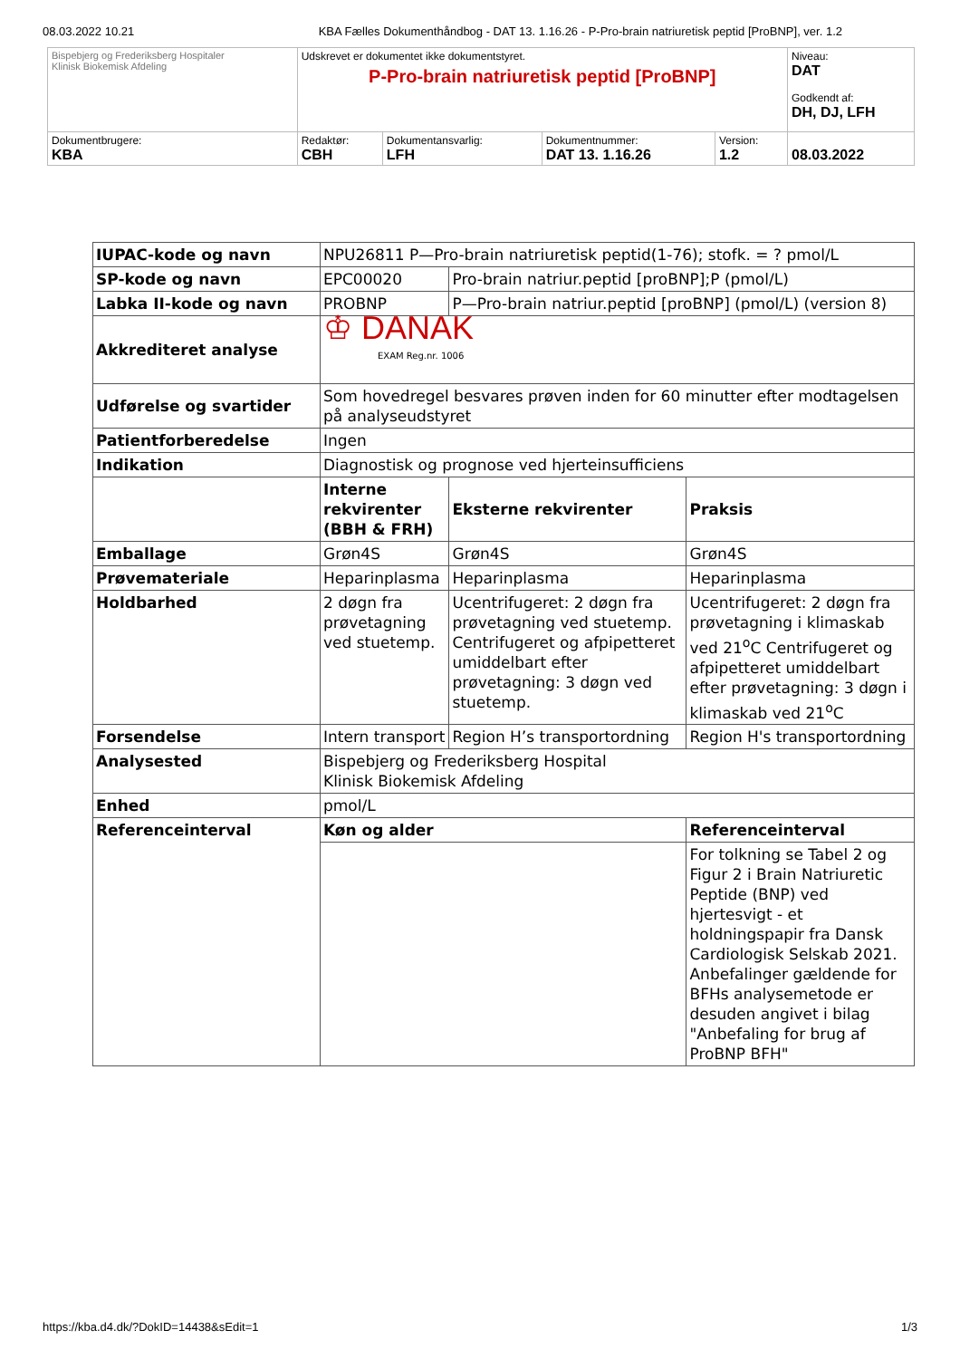08.03.2022 10.21 KBA Fælles Dokumenthåndbog - DAT 13. 1.16.26 - P-Pro-brain natriuretisk peptid [ProBNP], ver. 1.2
| Bispebjerg og Frederiksberg Hospitaler Klinisk Biokemisk Afdeling | Udskrevet er dokumentet ikke dokumentstyret. P-Pro-brain natriuretisk peptid [ProBNP] | | | | Niveau: DAT Godkendt af: DH, DJ, LFH |
| Dokumentbrugere: KBA | Redaktør: CBH | Dokumentansvarlig: LFH | Dokumentnummer: DAT 13. 1.16.26 | Version: 1.2 | 08.03.2022 |
| IUPAC-kode og navn | NPU26811 P—Pro-brain natriuretisk peptid(1-76); stofk. = ? pmol/L | | | |
| SP-kode og navn | EPC00020 | Pro-brain natriur.peptid [proBNP];P (pmol/L) | | |
| Labka II-kode og navn | PROBNP | P—Pro-brain natriur.peptid [proBNP] (pmol/L) (version 8) | | |
| Akkrediteret analyse | ♔ DANAK EXAM Reg.nr. 1006 | | | |
| Udførelse og svartider | Som hovedregel besvares prøven inden for 60 minutter efter modtagelsen på analyseudstyret | | | |
| Patientforberedelse | Ingen | | | |
| Indikation | Diagnostisk og prognose ved hjerteinsufficiens | | | |
| | Interne rekvirenter (BBH & FRH) | | Eksterne rekvirenter | Praksis |
| Emballage | Grøn4S | | Grøn4S | Grøn4S |
| Prøvemateriale | Heparinplasma | | Heparinplasma | Heparinplasma |
| Holdbarhed | 2 døgn fra prøvetagning ved stuetemp. | | Ucentrifugeret: 2 døgn fra prøvetagning ved stuetemp. Centrifugeret og afpipetteret umiddelbart efter prøvetagning: 3 døgn ved stuetemp. | Ucentrifugeret: 2 døgn fra prøvetagning i klimaskab ved 21<sup>o</sup>C Centrifugeret og afpipetteret umiddelbart efter prøvetagning: 3 døgn i klimaskab ved 21<sup>o</sup>C |
| Forsendelse | Intern transport | | Region H’s transportordning | Region H's transportordning |
| Analysested | Bispebjerg og Frederiksberg Hospital Klinisk Biokemisk Afdeling | | | |
| Enhed | pmol/L | | | |
| Referenceinterval | Køn og alder | | | Referenceinterval |
| | | | | For tolkning se Tabel 2 og Figur 2 i Brain Natriuretic Peptide (BNP) ved hjertesvigt - et holdningspapir fra Dansk Cardiologisk Selskab 2021. Anbefalinger gældende for BFHs analysemetode er desuden angivet i bilag "Anbefaling for brug af ProBNP BFH" |
https://kba.d4.dk/?DokID=14438&sEdit=1 1/3